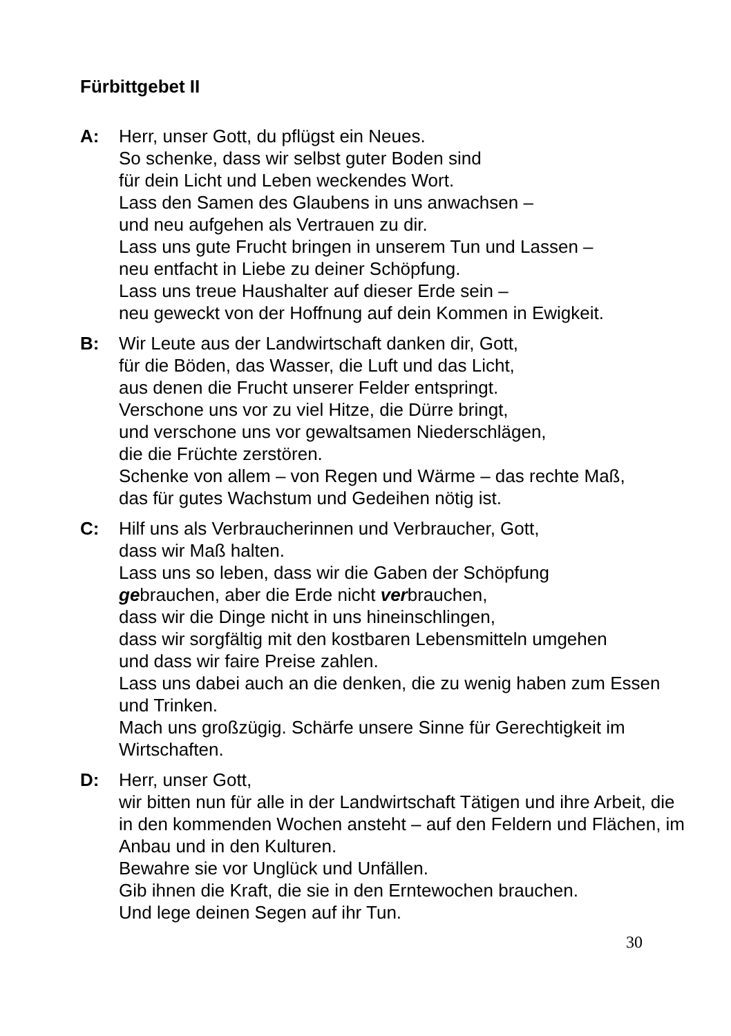Fürbittgebet II
A: Herr, unser Gott, du pflügst ein Neues.
So schenke, dass wir selbst guter Boden sind
für dein Licht und Leben weckendes Wort.
Lass den Samen des Glaubens in uns anwachsen –
und neu aufgehen als Vertrauen zu dir.
Lass uns gute Frucht bringen in unserem Tun und Lassen –
neu entfacht in Liebe zu deiner Schöpfung.
Lass uns treue Haushalter auf dieser Erde sein –
neu geweckt von der Hoffnung auf dein Kommen in Ewigkeit.
B: Wir Leute aus der Landwirtschaft danken dir, Gott,
für die Böden, das Wasser, die Luft und das Licht,
aus denen die Frucht unserer Felder entspringt.
Verschone uns vor zu viel Hitze, die Dürre bringt,
und verschone uns vor gewaltsamen Niederschlägen,
die die Früchte zerstören.
Schenke von allem – von Regen und Wärme – das rechte Maß,
das für gutes Wachstum und Gedeihen nötig ist.
C: Hilf uns als Verbraucherinnen und Verbraucher, Gott,
dass wir Maß halten.
Lass uns so leben, dass wir die Gaben der Schöpfung
gebrauchen, aber die Erde nicht verbrauchen,
dass wir die Dinge nicht in uns hineinschlingen,
dass wir sorgfältig mit den kostbaren Lebensmitteln umgehen
und dass wir faire Preise zahlen.
Lass uns dabei auch an die denken, die zu wenig haben zum Essen und Trinken.
Mach uns großzügig. Schärfe unsere Sinne für Gerechtigkeit im Wirtschaften.
D: Herr, unser Gott,
wir bitten nun für alle in der Landwirtschaft Tätigen und ihre Arbeit, die in den kommenden Wochen ansteht – auf den Feldern und Flächen, im Anbau und in den Kulturen.
Bewahre sie vor Unglück und Unfällen.
Gib ihnen die Kraft, die sie in den Erntewochen brauchen.
Und lege deinen Segen auf ihr Tun.
30